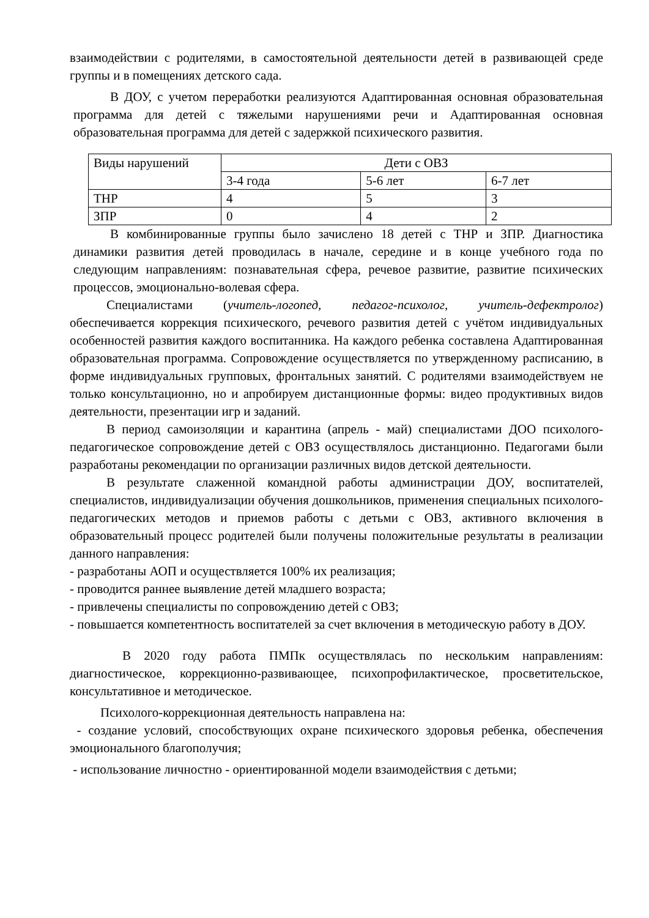взаимодействии с родителями, в самостоятельной деятельности детей в развивающей среде группы и в помещениях детского сада.
В ДОУ, с учетом переработки реализуются Адаптированная основная образовательная программа для детей с тяжелыми нарушениями речи и Адаптированная основная образовательная программа для детей с задержкой психического развития.
| Виды нарушений | Дети с ОВЗ | | |
| | 3-4 года | 5-6 лет | 6-7 лет |
| ТНР | 4 | 5 | 3 |
| ЗПР | 0 | 4 | 2 |
В комбинированные группы было зачислено 18 детей с ТНР и ЗПР. Диагностика динамики развития детей проводилась в начале, середине и в конце учебного года по следующим направлениям: познавательная сфера, речевое развитие, развитие психических процессов, эмоционально-волевая сфера.
Специалистами (учитель-логопед, педагог-психолог, учитель-дефектролог) обеспечивается коррекция психического, речевого развития детей с учётом индивидуальных особенностей развития каждого воспитанника. На каждого ребенка составлена Адаптированная образовательная программа. Сопровождение осуществляется по утвержденному расписанию, в форме индивидуальных групповых, фронтальных занятий. С родителями взаимодействуем не только консультационно, но и апробируем дистанционные формы: видео продуктивных видов деятельности, презентации игр и заданий.
В период самоизоляции и карантина (апрель - май) специалистами ДОО психолого-педагогическое сопровождение детей с ОВЗ осуществлялось дистанционно. Педагогами были разработаны рекомендации по организации различных видов детской деятельности.
В результате слаженной командной работы администрации ДОУ, воспитателей, специалистов, индивидуализации обучения дошкольников, применения специальных психолого-педагогических методов и приемов работы с детьми с ОВЗ, активного включения в образовательный процесс родителей были получены положительные результаты в реализации данного направления:
- разработаны АОП и осуществляется 100% их реализация;
- проводится раннее выявление детей младшего возраста;
- привлечены специалисты по сопровождению детей с ОВЗ;
- повышается компетентность воспитателей за счет включения в методическую работу в ДОУ.
В 2020 году работа ПМПк осуществлялась по нескольким направлениям: диагностическое, коррекционно-развивающее, психопрофилактическое, просветительское, консультативное и методическое.
Психолого-коррекционная деятельность направлена на:
- создание условий, способствующих охране психического здоровья ребенка, обеспечения эмоционального благополучия;
- использование личностно - ориентированной модели взаимодействия с детьми;